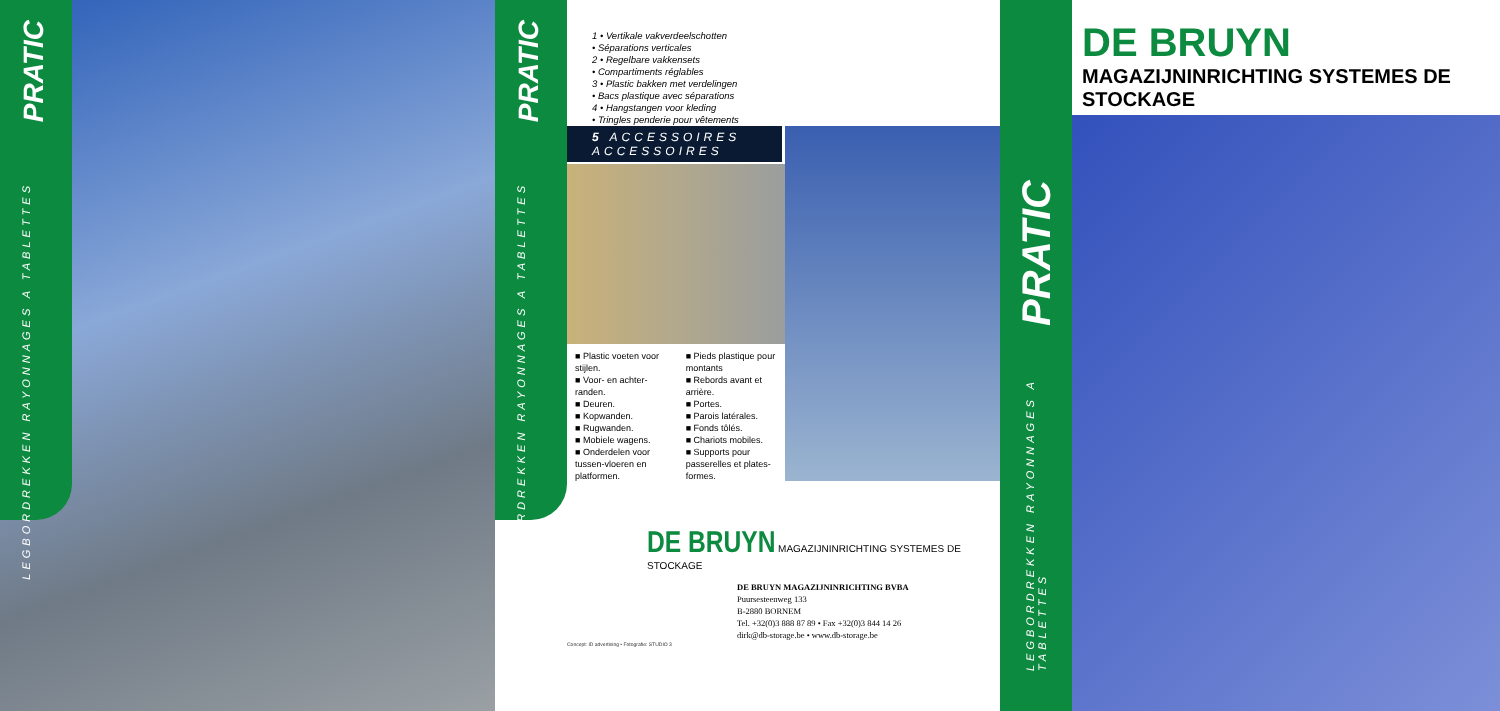PRATIC
LEGBORDREKKEN RAYONNAGES A TABLETTES
PRATIC
LEGBORDREKKEN RAYONNAGES A TABLETTES
1 • Vertikale vakverdeelschotten
• Séparations verticales
2 • Regelbare vakkensets
• Compartiments réglables
3 • Plastic bakken met verdelingen
• Bacs plastique avec séparations
4 • Hangstangen voor kleding
• Tringles penderie pour vêtements
5 ACCESSOIRES
ACCESSOIRES
■ Plastic voeten voor stijlen.
■ Voor- en achter-randen.
■ Deuren.
■ Kopwanden.
■ Rugwanden.
■ Mobiele wagens.
■ Onderdelen voor tussen-vloeren en platformen.
■ Pieds plastique pour montants
■ Rebords avant et arrière.
■ Portes.
■ Parois latérales.
■ Fonds tôlés.
■ Chariots mobiles.
■ Supports pour passerelles et plates-formes.
DE BRUYN MAGAZIJNINRICHTING SYSTEMES DE STOCKAGE
DE BRUYN MAGAZIJNINRICHTING BVBA
Puursesteenweg 133
B-2880 BORNEM
Tel. +32(0)3 888 87 89 • Fax +32(0)3 844 14 26
dirk@db-storage.be • www.db-storage.be
Concept: ID advertising • Fotografie: STUDIO 3
PRATIC
LEGBORDREKKEN RAYONNAGES A TABLETTES
DE BRUYN MAGAZIJNINRICHTING SYSTEMES DE STOCKAGE